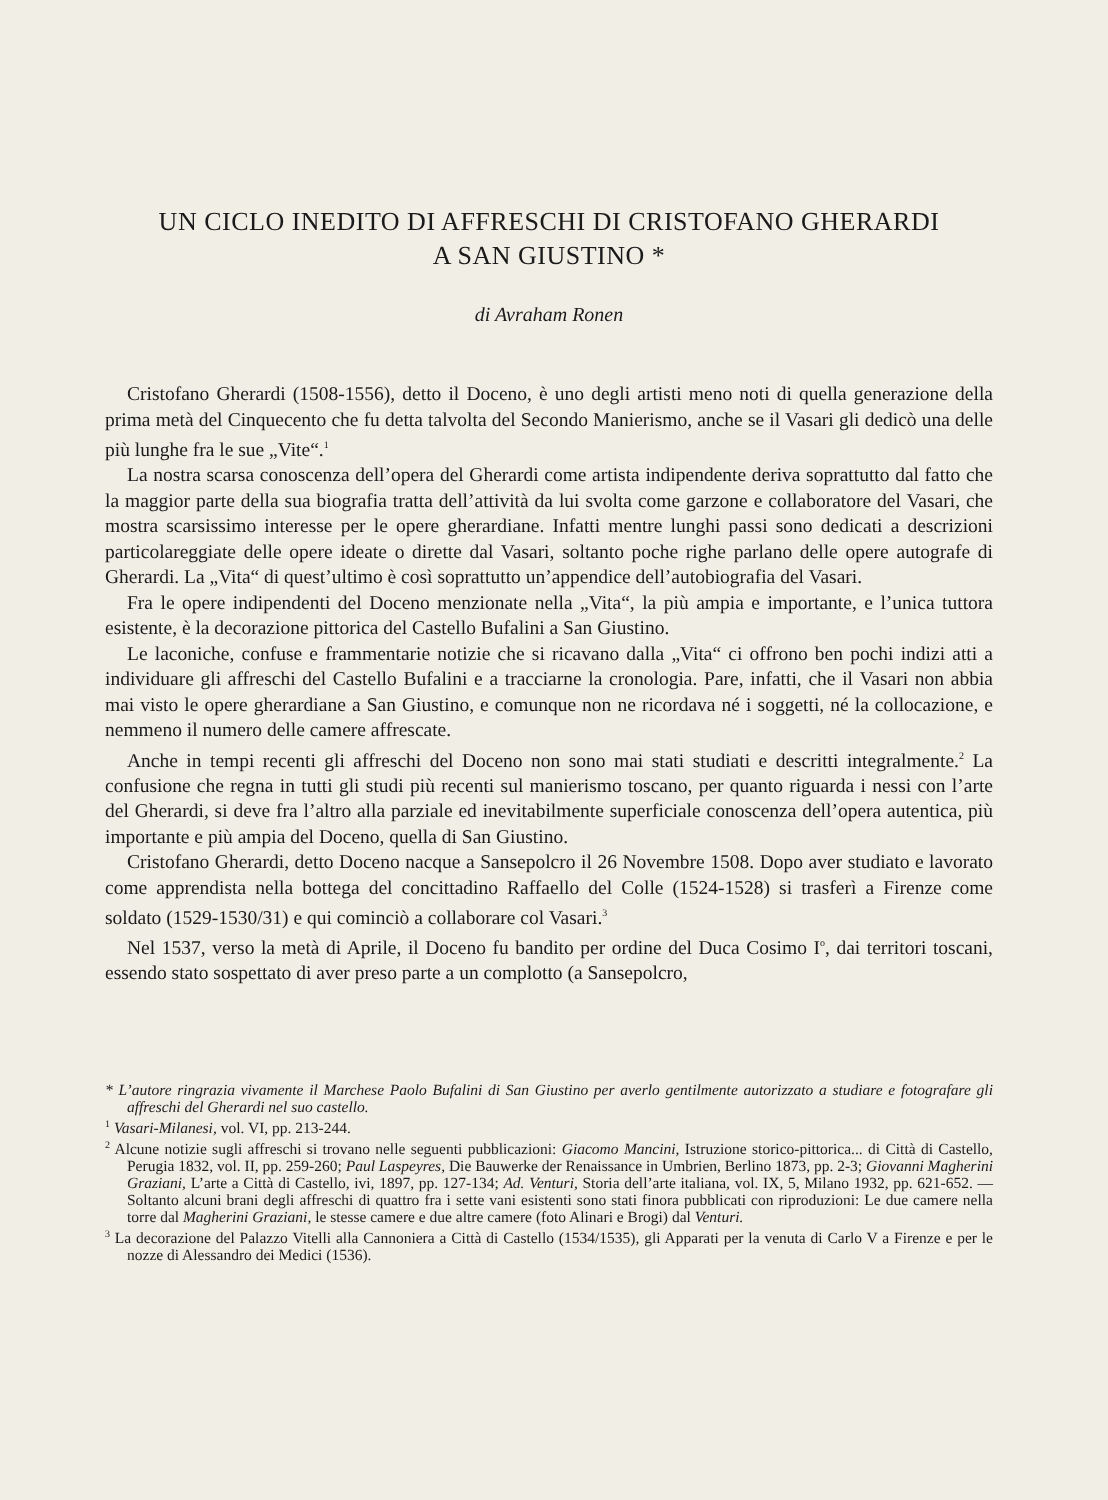UN CICLO INEDITO DI AFFRESCHI DI CRISTOFANO GHERARDI
A SAN GIUSTINO *
di Avraham Ronen
Cristofano Gherardi (1508-1556), detto il Doceno, è uno degli artisti meno noti di quella generazione della prima metà del Cinquecento che fu detta talvolta del Secondo Manierismo, anche se il Vasari gli dedicò una delle più lunghe fra le sue „Vite“.<sup>1</sup>
La nostra scarsa conoscenza dell’opera del Gherardi come artista indipendente deriva soprattutto dal fatto che la maggior parte della sua biografia tratta dell’attività da lui svolta come garzone e collaboratore del Vasari, che mostra scarsissimo interesse per le opere gherardiane. Infatti mentre lunghi passi sono dedicati a descrizioni particolareggiate delle opere ideate o dirette dal Vasari, soltanto poche righe parlano delle opere autografe di Gherardi. La „Vita“ di quest’ultimo è così soprattutto un’appendice dell’autobiografia del Vasari.
Fra le opere indipendenti del Doceno menzionate nella „Vita“, la più ampia e importante, e l’unica tuttora esistente, è la decorazione pittorica del Castello Bufalini a San Giustino.
Le laconiche, confuse e frammentarie notizie che si ricavano dalla „Vita“ ci offrono ben pochi indizi atti a individuare gli affreschi del Castello Bufalini e a tracciarne la cronologia. Pare, infatti, che il Vasari non abbia mai visto le opere gherardiane a San Giustino, e comunque non ne ricordava né i soggetti, né la collocazione, e nemmeno il numero delle camere affrescate.
Anche in tempi recenti gli affreschi del Doceno non sono mai stati studiati e descritti integralmente.<sup>2</sup> La confusione che regna in tutti gli studi più recenti sul manierismo toscano, per quanto riguarda i nessi con l’arte del Gherardi, si deve fra l’altro alla parziale ed inevitabilmente superficiale conoscenza dell’opera autentica, più importante e più ampia del Doceno, quella di San Giustino.
Cristofano Gherardi, detto Doceno nacque a Sansepolcro il 26 Novembre 1508. Dopo aver studiato e lavorato come apprendista nella bottega del concittadino Raffaello del Colle (1524-1528) si trasferì a Firenze come soldato (1529-1530/31) e qui cominciò a collaborare col Vasari.<sup>3</sup>
Nel 1537, verso la metà di Aprile, il Doceno fu bandito per ordine del Duca Cosimo I<sup>o</sup>, dai territori toscani, essendo stato sospettato di aver preso parte a un complotto (a Sansepolcro,
* L’autore ringrazia vivamente il Marchese Paolo Bufalini di San Giustino per averlo gentilmente autorizzato a studiare e fotografare gli affreschi del Gherardi nel suo castello.
<sup>1</sup> Vasari-Milanesi, vol. VI, pp. 213-244.
<sup>2</sup> Alcune notizie sugli affreschi si trovano nelle seguenti pubblicazioni: Giacomo Mancini, Istruzione storico-pittorica... di Città di Castello, Perugia 1832, vol. II, pp. 259-260; Paul Laspeyres, Die Bauwerke der Renaissance in Umbrien, Berlino 1873, pp. 2-3; Giovanni Magherini Graziani, L’arte a Città di Castello, ivi, 1897, pp. 127-134; Ad. Venturi, Storia dell’arte italiana, vol. IX, 5, Milano 1932, pp. 621-652. — Soltanto alcuni brani degli affreschi di quattro fra i sette vani esistenti sono stati finora pubblicati con riproduzioni: Le due camere nella torre dal Magherini Graziani, le stesse camere e due altre camere (foto Alinari e Brogi) dal Venturi.
<sup>3</sup> La decorazione del Palazzo Vitelli alla Cannoniera a Città di Castello (1534/1535), gli Apparati per la venuta di Carlo V a Firenze e per le nozze di Alessandro dei Medici (1536).